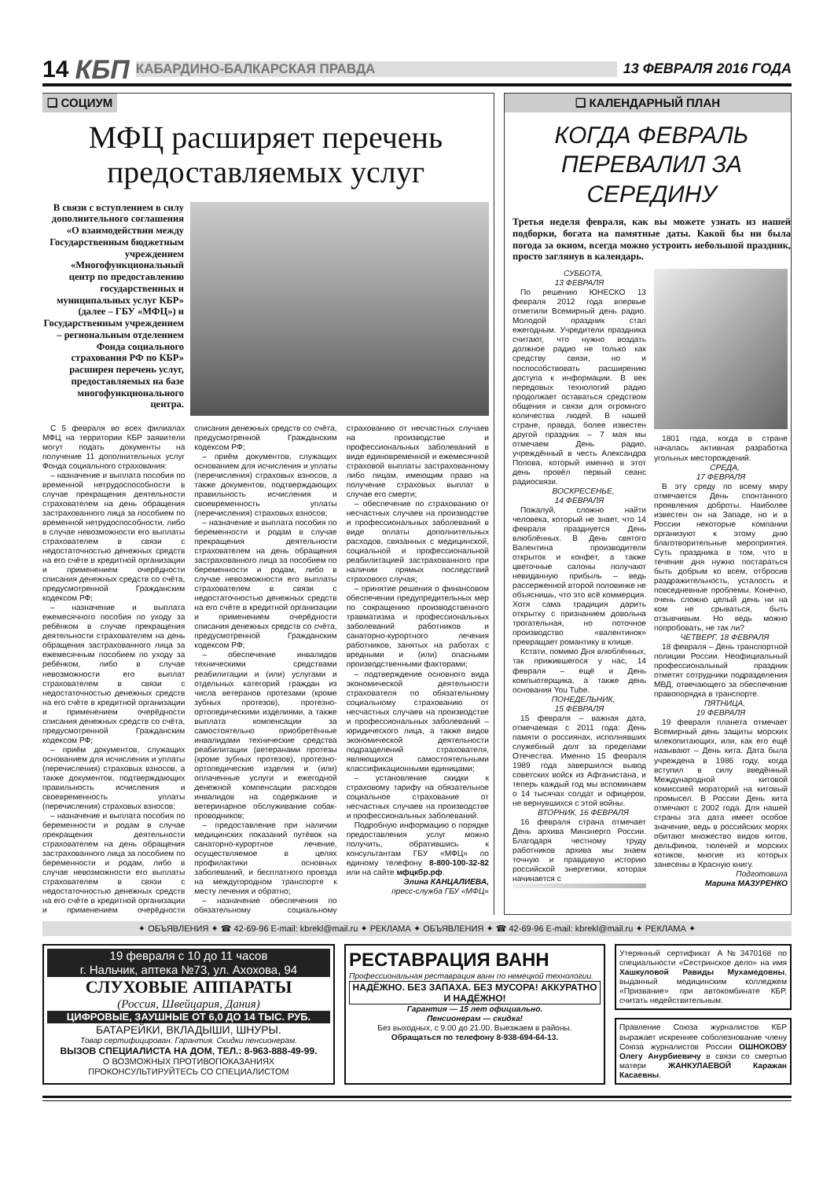14 КБП КАБАРДИНО-БАЛКАРСКАЯ ПРАВДА 13 ФЕВРАЛЯ 2016 ГОДА
❑ СОЦИУМ
МФЦ расширяет перечень предоставляемых услуг
В связи с вступлением в силу дополнительного соглашения «О взаимодействии между Государственным бюджетным учреждением «Многофункциональный центр по предоставлению государственных и муниципальных услуг КБР» (далее – ГБУ «МФЦ») и Государственным учреждением – региональным отделением Фонда социального страхования РФ по КБР» расширен перечень услуг, предоставляемых на базе многофункционального центра.
С 5 февраля во всех филиалах МФЦ на территории КБР заявители могут подать документы на получение 11 дополнительных услуг Фонда социального страхования:
– назначение и выплата пособия по временной нетрудоспособности в случае прекращения деятельности страхователем на день обращения застрахованного лица за пособием по временной нетрудоспособности, либо в случае невозможности его выплаты страхователем в связи с недостаточностью денежных средств на его счёте в кредитной организации и применением очерёдности списания денежных средств со счёта, предусмотренной Гражданским кодексом РФ;
– назначение и выплата ежемесячного пособия по уходу за ребёнком в случае прекращения деятельности страхователем на день обращения застрахованного лица за ежемесячным пособием по уходу за ребёнком, либо в случае невозможности его выплат страхователем в связи с недостаточностью денежных средств на его счёте в кредитной организации и применением очерёдности списания денежных средств со счёта, предусмотренной Гражданским кодексом РФ;
– приём документов, служащих основанием для исчисления и уплаты (перечисления) страховых взносов, а также документов, подтверждающих правильность исчисления и своевременность уплаты (перечисления) страховых взносов;
– назначение и выплата пособия по беременности и родам в случае прекращения деятельности страхователем на день обращения застрахованного лица за пособием по беременности и родам, либо в случае невозможности его выплаты страхователем в связи с недостаточностью денежных средств на его счёте в кредитной организации и применением очерёдности списания денежных средств со счёта, предусмотренной Гражданским кодексом РФ;
– приём документов, служащих основанием для исчисления и уплаты (перечисления) страховых взносов, а также документов, подтверждающих правильность исчисления и своевременность уплаты (перечисления) страховых взносов;
– назначение и выплата пособия по беременности и родам в случае прекращения деятельности страхователем на день обращения застрахованного лица за пособием по беременности и родам, либо в случае невозможности его выплаты страхователем в связи с недостаточностью денежных средств на его счёте в кредитной организации и применением очерёдности списания денежных средств со счёта, предусмотренной Гражданским кодексом РФ;
– обеспечение инвалидов техническими средствами реабилитации и (или) услугами и отдельных категорий граждан из числа ветеранов протезами (кроме зубных протезов), протезно-ортопедическими изделиями, а также выплата компенсации за самостоятельно приобретённые инвалидами технические средства реабилитации (ветеранами протезы (кроме зубных протезов), протезно-ортопедические изделия и (или) оплаченные услуги и ежегодной денежной компенсации расходов инвалидов на содержание и ветеринарное обслуживание собак-проводников;
– предоставление при наличии медицинских показаний путёвок на санаторно-курортное лечение, осуществляемое в целях профилактики основных заболеваний, и бесплатного проезда на междугородном транспорте к месту лечения и обратно;
– назначение обеспечения по обязательному социальному страхованию от несчастных случаев на производстве и профессиональных заболеваний в виде единовременной и ежемесячной страховой выплаты застрахованному либо лицам, имеющим право на получение страховых выплат в случае его смерти;
– обеспечение по страхованию от несчастных случаев на производстве и профессиональных заболеваний в виде оплаты дополнительных расходов, связанных с медицинской, социальной и профессиональной реабилитацией застрахованного при наличии прямых последствий страхового случая;
– принятие решения о финансовом обеспечении предупредительных мер по сокращению производственного травматизма и профессиональных заболеваний работников и санаторно-курортного лечения работников, занятых на работах с вредными и (или) опасными производственными факторами;
– подтверждение основного вида экономической деятельности страхователя по обязательному социальному страхованию от несчастных случаев на производстве и профессиональных заболеваний – юридического лица, а также видов экономической деятельности подразделений страхователя, являющихся самостоятельными классификационными единицами;
– установление скидки к страховому тарифу на обязательное социальное страхование от несчастных случаев на производстве и профессиональных заболеваний.
Подробную информацию о порядке предоставления услуг можно получить, обратившись к консультантам ГБУ «МФЦ» по единому телефону 8-800-100-32-82 или на сайте мфцкбр.рф.
Элина КАНЦАЛИЕВА,
пресс-служба ГБУ «МФЦ»
❑ КАЛЕНДАРНЫЙ ПЛАН
КОГДА ФЕВРАЛЬ ПЕРЕВАЛИЛ ЗА СЕРЕДИНУ
Третья неделя февраля, как вы можете узнать из нашей подборки, богата на памятные даты. Какой бы ни была погода за окном, всегда можно устроить небольшой праздник, просто заглянув в календарь.
СУББОТА,
13 ФЕВРАЛЯ
По решению ЮНЕСКО 13 февраля 2012 года впервые отметили Всемирный день радио. Молодой праздник стал ежегодным. Учредители праздника считают, что нужно воздать должное радио не только как средству связи, но и поспособствовать расширению доступа к информации. В век передовых технологий радио продолжает оставаться средством общения и связи для огромного количества людей. В нашей стране, правда, более известен другой праздник – 7 мая мы отмечаем День радио, учреждённый в честь Александра Попова, который именно в этот день провёл первый сеанс радиосвязи.
ВОСКРЕСЕНЬЕ,
14 ФЕВРАЛЯ
Пожалуй, сложно найти человека, который не знает, что 14 февраля празднуется День влюблённых. В День святого Валентина производители открыток и конфет, а также цветочные салоны получают невиданную прибыль – ведь рассерженной второй половинке не объяснишь, что это всё коммерция. Хотя сама традиция дарить открытку с признанием довольна трогательная, но поточное производство «валентинок» превращает романтику в клише.
Кстати, помимо Дня влюблённых, так прижившегося у нас, 14 февраля – ещё и День компьютерщика, а также день основания You Tube.
ПОНЕДЕЛЬНИК,
15 ФЕВРАЛЯ
15 февраля – важная дата, отмечаемая с 2011 года: День памяти о россиянах, исполнявших служебный долг за пределами Отечества. Именно 15 февраля 1989 года завершился вывод советских войск из Афганистана, и теперь каждый год мы вспоминаем о 14 тысячах солдат и офицеров, не вернувшихся с этой войны.
ВТОРНИК, 16 ФЕВРАЛЯ
16 февраля страна отмечает День архива Минэнерго России. Благодаря честному труду работников архива мы знаем точную и правдивую историю российской энергетики, которая начинается с
1801 года, когда в стране началась активная разработка угольных месторождений.
СРЕДА,
17 ФЕВРАЛЯ
В эту среду по всему миру отмечается День спонтанного проявления доброты. Наиболее известен он на Западе, но и в России некоторые компании организуют к этому дню благотворительные мероприятия. Суть праздника в том, что в течение дня нужно постараться быть добрым ко всем, отбросив раздражительность, усталость и повседневные проблемы. Конечно, очень сложно целый день ни на ком не срываться, быть отзывчивым. Но ведь можно попробовать, не так ли?
ЧЕТВЕРГ, 18 ФЕВРАЛЯ
18 февраля – День транспортной полиции России. Неофициальный профессиональный праздник отметят сотрудники подразделения МВД, отвечающего за обеспечение правопорядка в транспорте.
ПЯТНИЦА,
19 ФЕВРАЛЯ
19 февраля планета отмечает Всемирный день защиты морских млекопитающих, или, как его ещё называют – День кита. Дата была учреждена в 1986 году, когда вступил в силу введённый Международной китовой комиссией мораторий на китовый промысел. В России День кита отмечают с 2002 года. Для нашей страны эта дата имеет особое значение, ведь в российских морях обитают множество видов китов, дельфинов, тюленей и морских котиков, многие из которых занесены в Красную книгу.
Подготовила
Марина МАЗУРЕНКО
✦ ОБЪЯВЛЕНИЯ ✦ ☎ 42-69-96 E-mail: kbrekl@mail.ru ✦ РЕКЛАМА ✦ ОБЪЯВЛЕНИЯ ✦ ☎ 42-69-96 E-mail: kbrekl@mail.ru ✦ РЕКЛАМА ✦
19 февраля с 10 до 11 часов
г. Нальчик, аптека №73, ул. Ахохова, 94
СЛУХОВЫЕ АППАРАТЫ
(Россия, Швейцария, Дания)
ЦИФРОВЫЕ, ЗАУШНЫЕ ОТ 6,0 ДО 14 ТЫС. РУБ.
БАТАРЕЙКИ, ВКЛАДЫШИ, ШНУРЫ.
Товар сертифицирован. Гарантия. Скидки пенсионерам.
ВЫЗОВ СПЕЦИАЛИСТА НА ДОМ, ТЕЛ.: 8-963-888-49-99.
О ВОЗМОЖНЫХ ПРОТИВОПОКАЗАНИЯХ ПРОКОНСУЛЬТИРУЙТЕСЬ СО СПЕЦИАЛИСТОМ
РЕСТАВРАЦИЯ ВАНН
Профессиональная реставрация ванн по немецкой технологии.
НАДЁЖНО. БЕЗ ЗАПАХА. БЕЗ МУСОРА! АККУРАТНО И НАДЁЖНО!
Гарантия — 15 лет официально.
Пенсионерам — скидка!
Без выходных, с 9.00 до 21.00. Выезжаем в районы.
Обращаться по телефону 8-938-694-64-13.
Утерянный сертификат А№3470168 по специальности «Сестринское дело» на имя Хашкуловой Равиды Мухамедовны, выданный медицинским колледжем «Призвание» при автокомбинате КБР, считать недействительным.
Правление Союза журналистов КБР выражает искреннее соболезнование члену Союза журналистов России ОШНОКОВУ Олегу Анурбиевичу в связи со смертью матери ЖАНКУЛАЕВОЙ Каражан Касаевны.